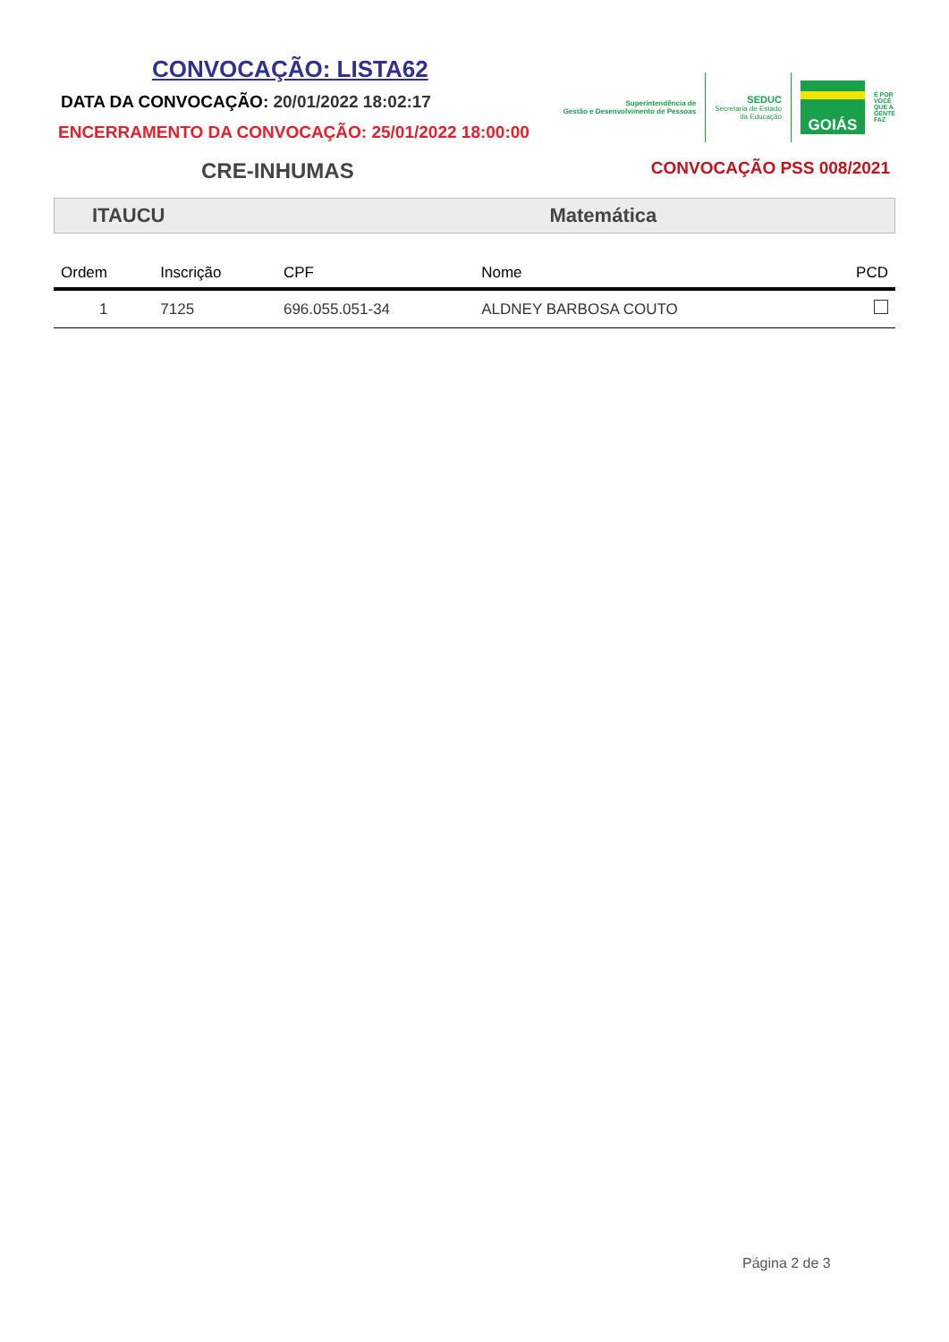CONVOCAÇÃO: LISTA62
DATA DA CONVOCAÇÃO: 20/01/2022 18:02:17
ENCERRAMENTO DA CONVOCAÇÃO: 25/01/2022 18:00:00
Superintendência de
Gestão e Desenvolvimento de Pessoas
SEDUC
Secretaria de Estado
da Educação
GOIÁS
É POR
VOCÊ
QUE A
GENTE
FAZ
CRE-INHUMAS
CONVOCAÇÃO PSS 008/2021
ITAUCU Matemática
| Ordem | Inscrição | CPF | Nome | PCD |
| --- | --- | --- | --- | --- |
| 1 | 7125 | 696.055.051-34 | ALDNEY BARBOSA COUTO | |
Página 2 de 3